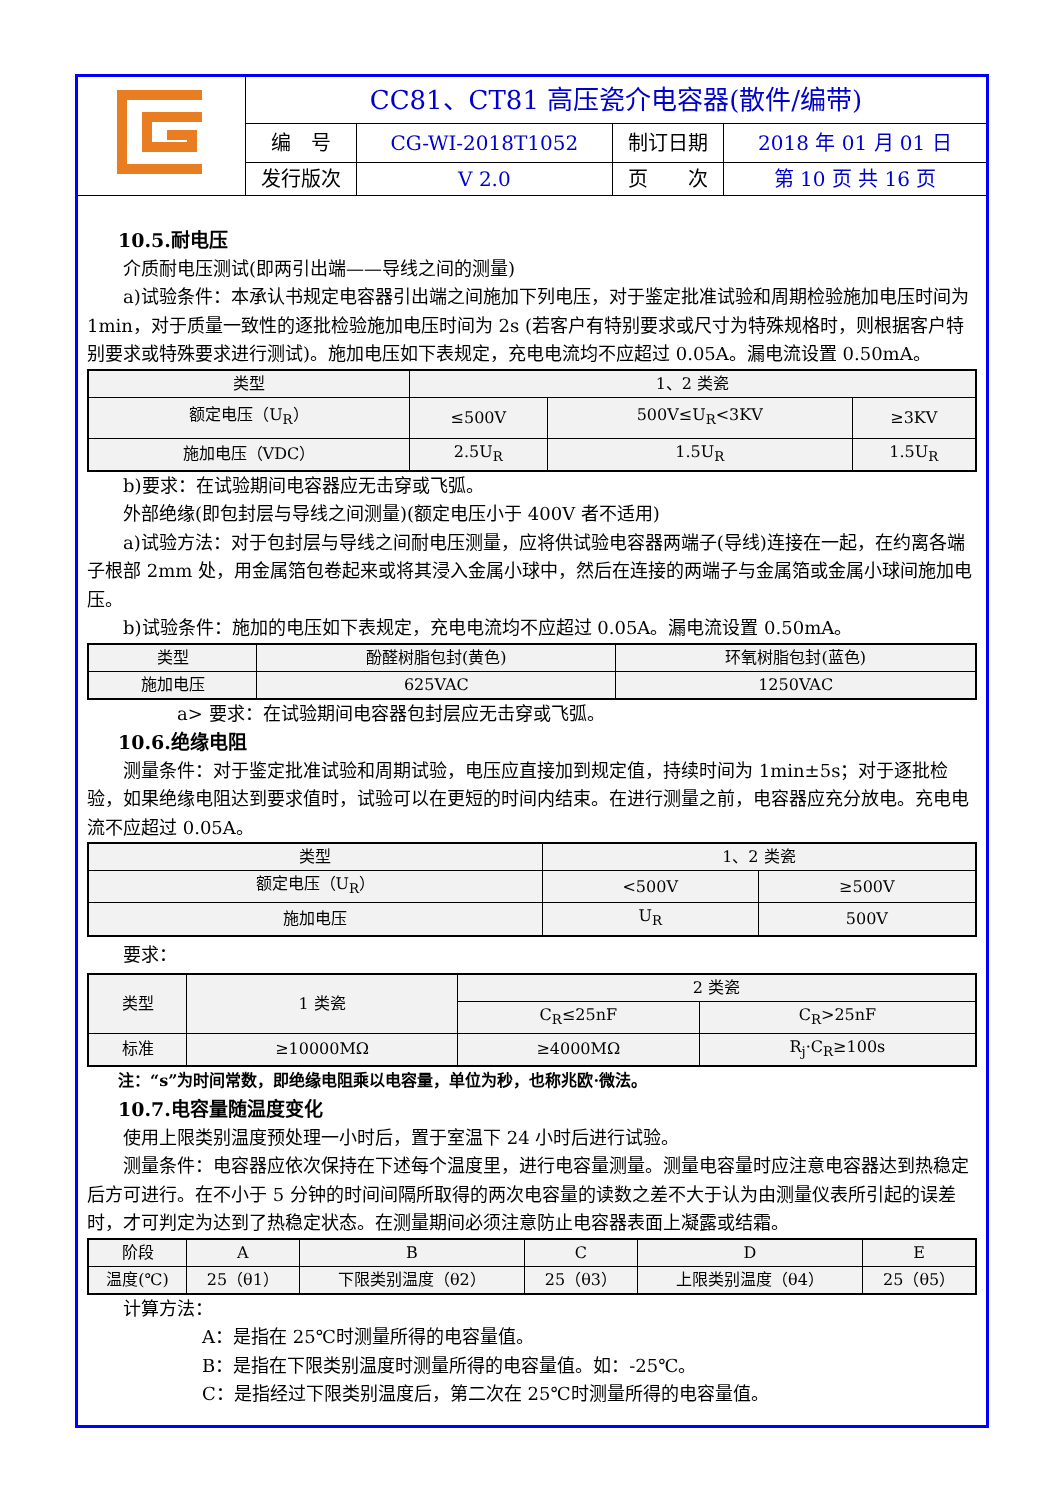| | CC81、CT81 高压瓷介电容器(散件/编带) | | | |
| | 编 号 | CG-WI-2018T1052 | 制订日期 | 2018 年 01 月 01 日 |
| | 发行版次 | V 2.0 | 页 次 | 第 10 页 共 16 页 |
10.5.耐电压
介质耐电压测试(即两引出端——导线之间的测量)
a)试验条件：本承认书规定电容器引出端之间施加下列电压，对于鉴定批准试验和周期检验施加电压时间为 1min，对于质量一致性的逐批检验施加电压时间为 2s (若客户有特别要求或尺寸为特殊规格时，则根据客户特别要求或特殊要求进行测试)。施加电压如下表规定，充电电流均不应超过 0.05A。漏电流设置 0.50mA。
| 类型 | 1、2 类瓷 | | |
| 额定电压（U<sub>R</sub>） | ≤500V | 500V≤U<sub>R</sub><3KV | ≥3KV |
| 施加电压（VDC） | 2.5U<sub>R</sub> | 1.5U<sub>R</sub> | 1.5U<sub>R</sub> |
b)要求：在试验期间电容器应无击穿或飞弧。
外部绝缘(即包封层与导线之间测量)(额定电压小于 400V 者不适用)
a)试验方法：对于包封层与导线之间耐电压测量，应将供试验电容器两端子(导线)连接在一起，在约离各端子根部 2mm 处，用金属箔包卷起来或将其浸入金属小球中，然后在连接的两端子与金属箔或金属小球间施加电压。
b)试验条件：施加的电压如下表规定，充电电流均不应超过 0.05A。漏电流设置 0.50mA。
| 类型 | 酚醛树脂包封(黄色) | 环氧树脂包封(蓝色) |
| 施加电压 | 625VAC | 1250VAC |
a> 要求：在试验期间电容器包封层应无击穿或飞弧。
10.6.绝缘电阻
测量条件：对于鉴定批准试验和周期试验，电压应直接加到规定值，持续时间为 1min±5s；对于逐批检验，如果绝缘电阻达到要求值时，试验可以在更短的时间内结束。在进行测量之前，电容器应充分放电。充电电流不应超过 0.05A。
| 类型 | 1、2 类瓷 | |
| 额定电压（U<sub>R</sub>） | <500V | ≥500V |
| 施加电压 | U<sub>R</sub> | 500V |
要求：
| 类型 | 1 类瓷 | 2 类瓷 | |
| | | C<sub>R</sub>≤25nF | C<sub>R</sub>>25nF |
| 标准 | ≥10000MΩ | ≥4000MΩ | R<sub>j</sub>·C<sub>R</sub>≥100s |
注：“s”为时间常数，即绝缘电阻乘以电容量，单位为秒，也称兆欧·微法。
10.7.电容量随温度变化
使用上限类别温度预处理一小时后，置于室温下 24 小时后进行试验。
测量条件：电容器应依次保持在下述每个温度里，进行电容量测量。测量电容量时应注意电容器达到热稳定后方可进行。在不小于 5 分钟的时间间隔所取得的两次电容量的读数之差不大于认为由测量仪表所引起的误差时，才可判定为达到了热稳定状态。在测量期间必须注意防止电容器表面上凝露或结霜。
| 阶段 | A | B | C | D | E |
| 温度(℃) | 25（θ1） | 下限类别温度（θ2） | 25（θ3） | 上限类别温度（θ4） | 25（θ5） |
计算方法：
A：是指在 25℃时测量所得的电容量值。
B：是指在下限类别温度时测量所得的电容量值。如：-25℃。
C：是指经过下限类别温度后，第二次在 25℃时测量所得的电容量值。